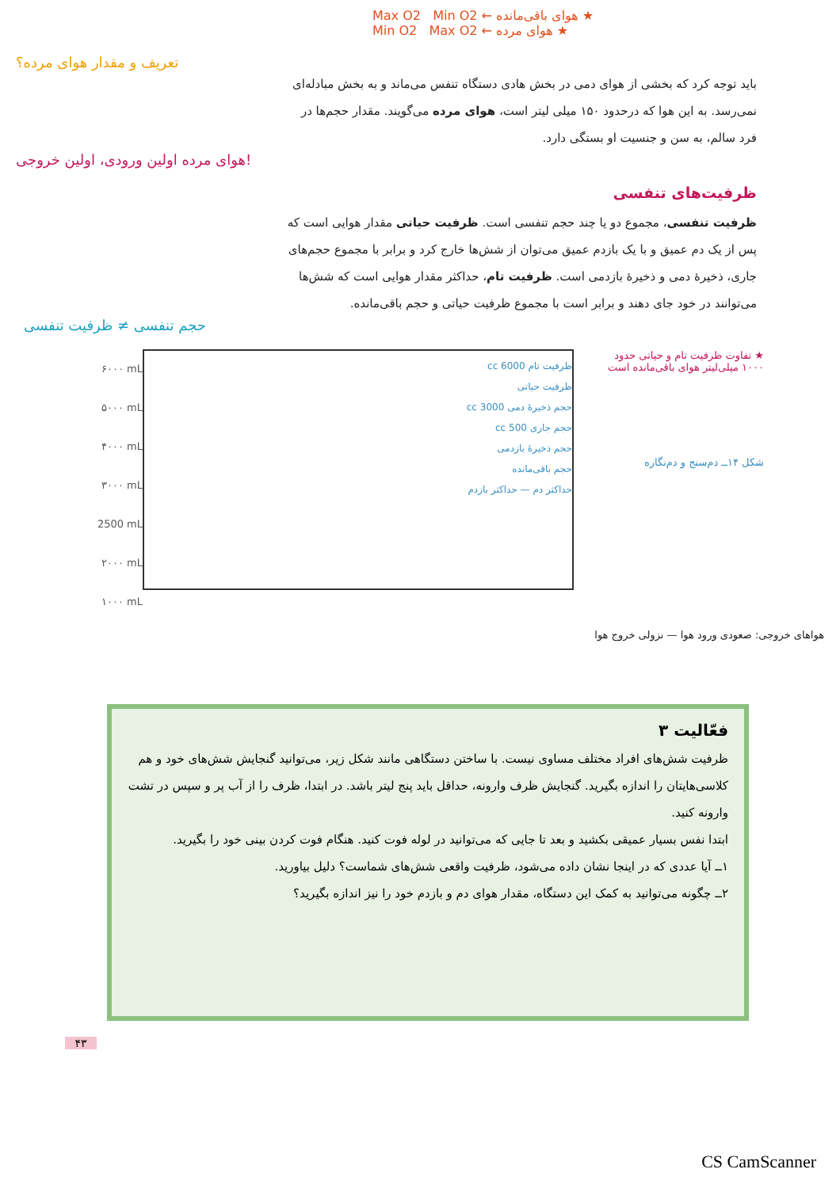Max O2 Min O2 ← هوای باقی‌مانده ★
Min O2 Max O2 ← هوای مرده ★
تعریف و مقدار هوای مرده؟
باید توجه کرد که بخشی از هوای دمی در بخش هادی دستگاه تنفس می‌ماند و به بخش مبادله‌ای نمی‌رسد. به این هوا که درحدود ۱۵۰ میلی لیتر است، هوای مرده می‌گویند. مقدار حجم‌ها در فرد سالم، به سن و جنسیت او بستگی دارد.
هوای مرده اولین ورودی، اولین خروجی!
ظرفیت‌های تنفسی
ظرفیت تنفسی، مجموع دو یا چند حجم تنفسی است. ظرفیت حیاتی مقدار هوایی است که پس از یک دم عمیق و با یک بازدم عمیق می‌توان از شش‌ها خارج کرد و برابر با مجموع حجم‌های جاری، ذخیرهٔ دمی و ذخیرهٔ بازدمی است. ظرفیت تام، حداکثر مقدار هوایی است که شش‌ها می‌توانند در خود جای دهند و برابر است با مجموع ظرفیت حیاتی و حجم باقی‌مانده.
حجم تنفسی ≠ ظرفیت تنفسی
۶۰۰۰ mL
۵۰۰۰ mL
۴۰۰۰ mL
۳۰۰۰ mL
2500 mL
۲۰۰۰ mL
۱۰۰۰ mL
ظرفیت تام 6000 cc
ظرفیت حیاتی
حجم ذخیرهٔ دمی 3000 cc
حجم جاری 500 cc
حجم ذخیرهٔ بازدمی
حجم باقی‌مانده
حداکثر دم — حداکثر بازدم
★ تفاوت ظرفیت تام و حیاتی حدود ۱۰۰۰ میلی‌لیتر هوای باقی‌مانده است
شکل ۱۴ــ دم‌سنج و دم‌نگاره
هواهای خروجی: صعودی ورود هوا — نزولی خروج هوا
فعّالیت ۳
ظرفیت شش‌های افراد مختلف مساوی نیست. با ساختن دستگاهی مانند شکل زیر، می‌توانید گنجایش شش‌های خود و هم کلاسی‌هایتان را اندازه بگیرید. گنجایش ظرف وارونه، حداقل باید پنج لیتر باشد. در ابتدا، ظرف را از آب پر و سپس در تشت وارونه کنید.
ابتدا نفس بسیار عمیقی بکشید و بعد تا جایی که می‌توانید در لوله فوت کنید. هنگام فوت کردن بینی خود را بگیرید.
۱ــ آیا عددی که در اینجا نشان داده می‌شود، ظرفیت واقعی شش‌های شماست؟ دلیل بیاورید.
۲ــ چگونه می‌توانید به کمک این دستگاه، مقدار هوای دم و بازدم خود را نیز اندازه بگیرید؟
۴۳
CS CamScanner